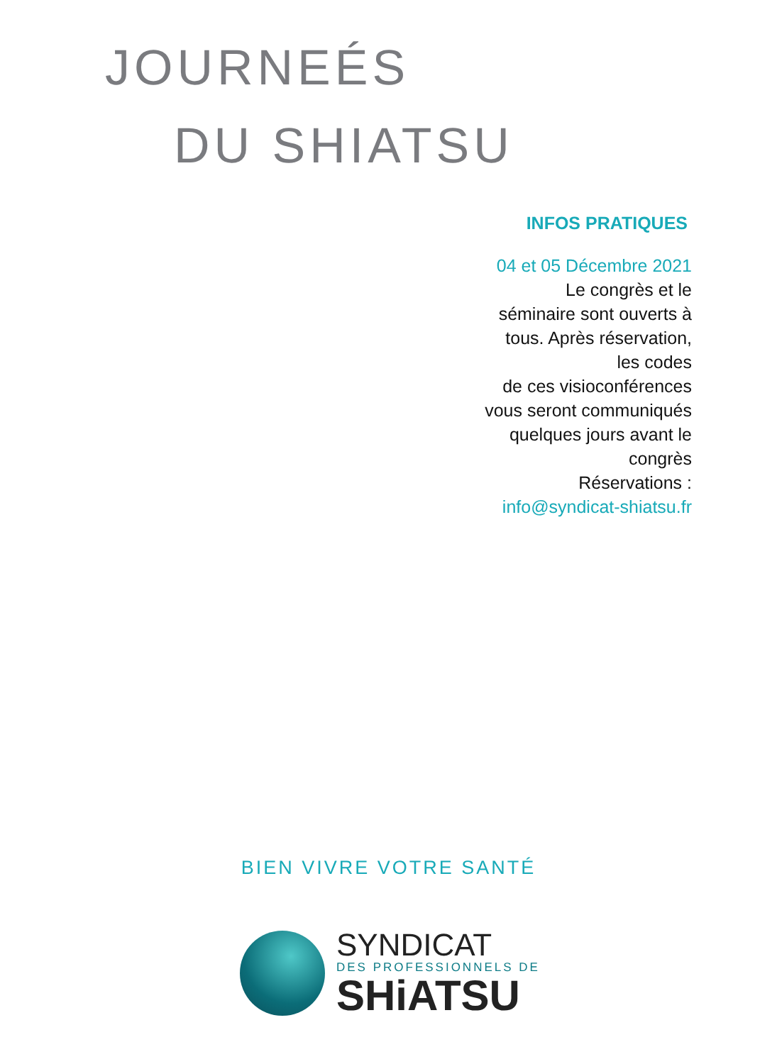JOURNEÉS
DU SHIATSU
INFOS PRATIQUES
04 et 05 Décembre 2021
Le congrès et le
séminaire sont ouverts à
tous. Après réservation,
les codes
de ces visioconférences
vous seront communiqués
quelques jours avant le
congrès
Réservations :
info@syndicat-shiatsu.fr
BIEN VIVRE VOTRE SANTÉ
SYNDICAT
DES PROFESSIONNELS DE
SHiATSU